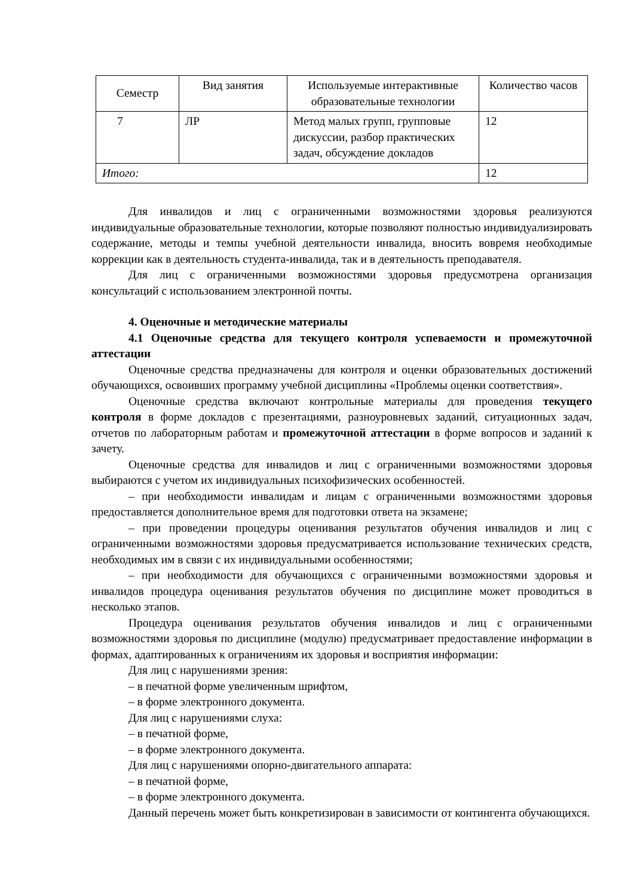| Семестр | Вид занятия | Используемые интерактивные образовательные технологии | Количество часов |
| --- | --- | --- | --- |
| 7 | ЛР | Метод малых групп, групповые дискуссии, разбор практических задач, обсуждение докладов | 12 |
| Итого: | | | 12 |
Для инвалидов и лиц с ограниченными возможностями здоровья реализуются индивидуальные образовательные технологии, которые позволяют полностью индивидуализировать содержание, методы и темпы учебной деятельности инвалида, вносить вовремя необходимые коррекции как в деятельность студента-инвалида, так и в деятельность преподавателя.
Для лиц с ограниченными возможностями здоровья предусмотрена организация консультаций с использованием электронной почты.
4. Оценочные и методические материалы
4.1 Оценочные средства для текущего контроля успеваемости и промежуточной аттестации
Оценочные средства предназначены для контроля и оценки образовательных достижений обучающихся, освоивших программу учебной дисциплины «Проблемы оценки соответствия».
Оценочные средства включают контрольные материалы для проведения текущего контроля в форме докладов с презентациями, разноуровневых заданий, ситуационных задач, отчетов по лабораторным работам и промежуточной аттестации в форме вопросов и заданий к зачету.
Оценочные средства для инвалидов и лиц с ограниченными возможностями здоровья выбираются с учетом их индивидуальных психофизических особенностей.
– при необходимости инвалидам и лицам с ограниченными возможностями здоровья предоставляется дополнительное время для подготовки ответа на экзамене;
– при проведении процедуры оценивания результатов обучения инвалидов и лиц с ограниченными возможностями здоровья предусматривается использование технических средств, необходимых им в связи с их индивидуальными особенностями;
– при необходимости для обучающихся с ограниченными возможностями здоровья и инвалидов процедура оценивания результатов обучения по дисциплине может проводиться в несколько этапов.
Процедура оценивания результатов обучения инвалидов и лиц с ограниченными возможностями здоровья по дисциплине (модулю) предусматривает предоставление информации в формах, адаптированных к ограничениям их здоровья и восприятия информации:
Для лиц с нарушениями зрения:
– в печатной форме увеличенным шрифтом,
– в форме электронного документа.
Для лиц с нарушениями слуха:
– в печатной форме,
– в форме электронного документа.
Для лиц с нарушениями опорно-двигательного аппарата:
– в печатной форме,
– в форме электронного документа.
Данный перечень может быть конкретизирован в зависимости от контингента обучающихся.